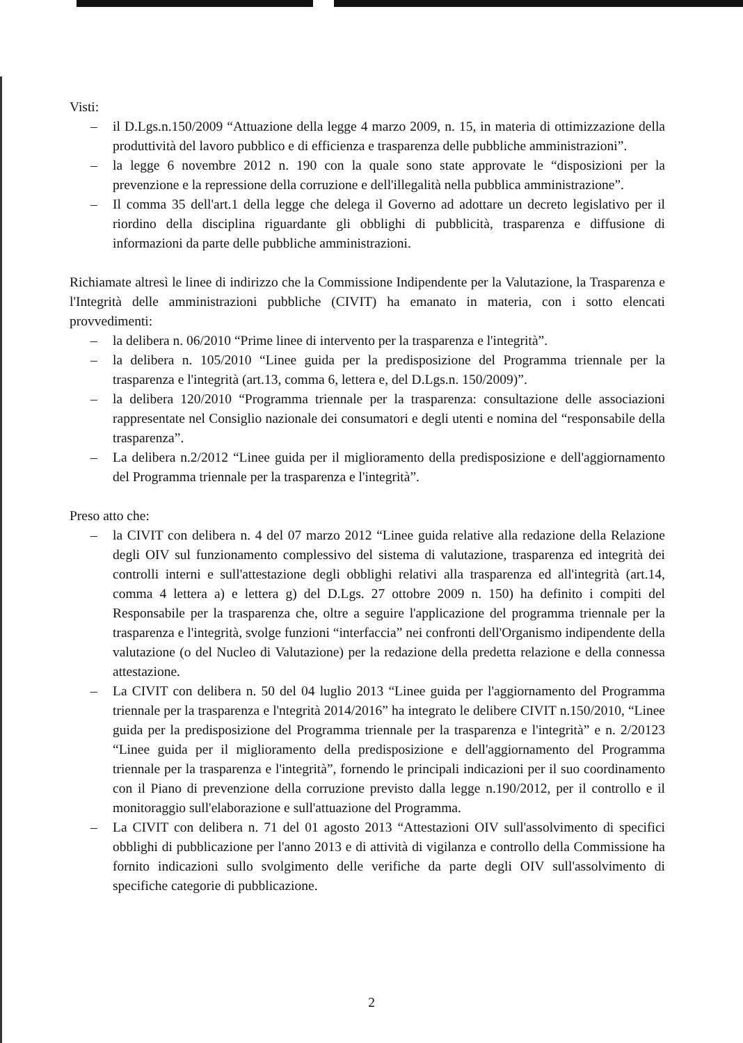Visti:
– il D.Lgs.n.150/2009 “Attuazione della legge 4 marzo 2009, n. 15, in materia di ottimizzazione della produttività del lavoro pubblico e di efficienza e trasparenza delle pubbliche amministrazioni”.
– la legge 6 novembre 2012 n. 190 con la quale sono state approvate le “disposizioni per la prevenzione e la repressione della corruzione e dell'illegalità nella pubblica amministrazione”.
– Il comma 35 dell'art.1 della legge che delega il Governo ad adottare un decreto legislativo per il riordino della disciplina riguardante gli obblighi di pubblicità, trasparenza e diffusione di informazioni da parte delle pubbliche amministrazioni.
Richiamate altresì le linee di indirizzo che la Commissione Indipendente per la Valutazione, la Trasparenza e l'Integrità delle amministrazioni pubbliche (CIVIT) ha emanato in materia, con i sotto elencati provvedimenti:
– la delibera n. 06/2010 “Prime linee di intervento per la trasparenza e l'integrità”.
– la delibera n. 105/2010 “Linee guida per la predisposizione del Programma triennale per la trasparenza e l'integrità (art.13, comma 6, lettera e, del D.Lgs.n. 150/2009)”.
– la delibera 120/2010 “Programma triennale per la trasparenza: consultazione delle associazioni rappresentate nel Consiglio nazionale dei consumatori e degli utenti e nomina del “responsabile della trasparenza”.
– La delibera n.2/2012 “Linee guida per il miglioramento della predisposizione e dell'aggiornamento del Programma triennale per la trasparenza e l'integrità”.
Preso atto che:
– la CIVIT con delibera n. 4 del 07 marzo 2012 “Linee guida relative alla redazione della Relazione degli OIV sul funzionamento complessivo del sistema di valutazione, trasparenza ed integrità dei controlli interni e sull'attestazione degli obblighi relativi alla trasparenza ed all'integrità (art.14, comma 4 lettera a) e lettera g) del D.Lgs. 27 ottobre 2009 n. 150) ha definito i compiti del Responsabile per la trasparenza che, oltre a seguire l'applicazione del programma triennale per la trasparenza e l'integrità, svolge funzioni “interfaccia” nei confronti dell'Organismo indipendente della valutazione (o del Nucleo di Valutazione) per la redazione della predetta relazione e della connessa attestazione.
– La CIVIT con delibera n. 50 del 04 luglio 2013 “Linee guida per l'aggiornamento del Programma triennale per la trasparenza e l'ntegrità 2014/2016” ha integrato le delibere CIVIT n.150/2010, “Linee guida per la predisposizione del Programma triennale per la trasparenza e l'integrità” e n. 2/20123 “Linee guida per il miglioramento della predisposizione e dell'aggiornamento del Programma triennale per la trasparenza e l'integrità”, fornendo le principali indicazioni per il suo coordinamento con il Piano di prevenzione della corruzione previsto dalla legge n.190/2012, per il controllo e il monitoraggio sull'elaborazione e sull'attuazione del Programma.
– La CIVIT con delibera n. 71 del 01 agosto 2013 “Attestazioni OIV sull'assolvimento di specifici obblighi di pubblicazione per l'anno 2013 e di attività di vigilanza e controllo della Commissione ha fornito indicazioni sullo svolgimento delle verifiche da parte degli OIV sull'assolvimento di specifiche categorie di pubblicazione.
2